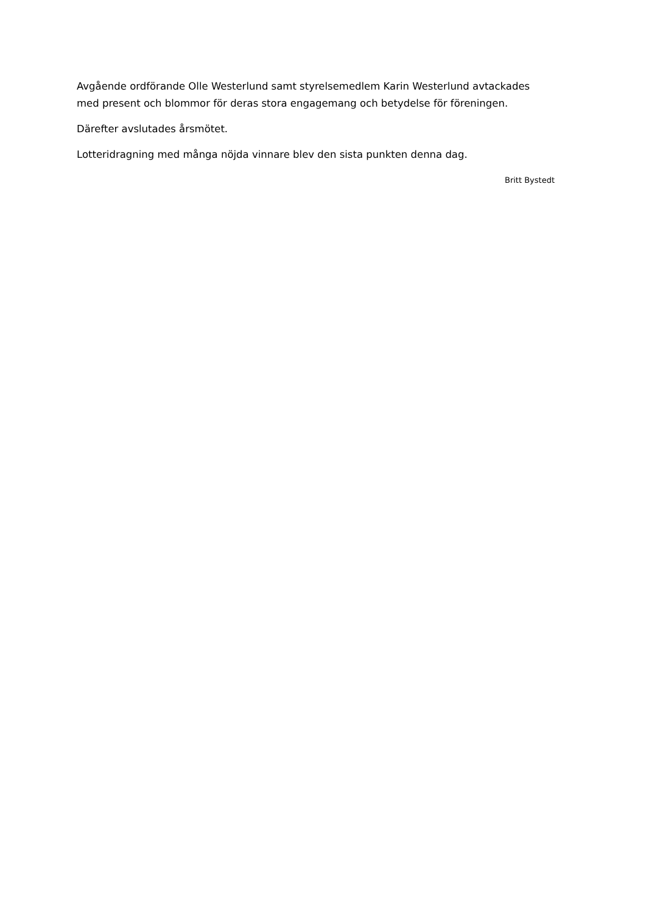Avgående ordförande Olle Westerlund samt styrelsemedlem Karin Westerlund avtackades med present och blommor för deras stora engagemang och betydelse för föreningen.
Därefter avslutades årsmötet.
Lotteridragning med många nöjda vinnare blev den sista punkten denna dag.
Britt Bystedt